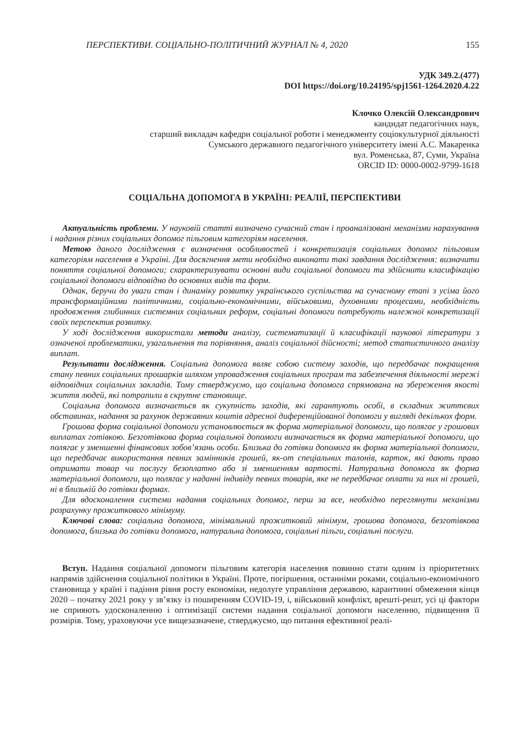ПЕРСПЕКТИВИ. СОЦІАЛЬНО-ПОЛІТИЧНИЙ ЖУРНАЛ № 4, 2020 155
УДК 349.2.(477)
DOI https://doi.org/10.24195/spj1561-1264.2020.4.22
Клочко Олексій Олександрович
кандидат педагогічних наук,
старший викладач кафедри соціальної роботи і менеджменту соціокультурної діяльності
Сумського державного педагогічного університету імені А.С. Макаренка
вул. Роменська, 87, Суми, Україна
ORCID ID: 0000-0002-9799-1618
СОЦІАЛЬНА ДОПОМОГА В УКРАЇНІ: РЕАЛІЇ, ПЕРСПЕКТИВИ
Актуальність проблеми. У науковій статті визначено сучасний стан і проаналізовані механізми нарахування і надання різних соціальних допомог пільговим категоріям населення.
Метою даного дослідження є визначення особливостей і конкретизація соціальних допомог пільговим категоріям населення в Україні. Для досягнення мети необхідно виконати такі завдання дослідження: визначити поняття соціальної допомоги; схарактеризувати основні види соціальної допомоги та здійснити класифікацію соціальної допомоги відповідно до основних видів та форм.
Однак, беручи до уваги стан і динаміку розвитку українського суспільства на сучасному етапі з усіма його трансформаційними політичними, соціально-економічними, військовими, духовними процесами, необхідність продовження глибинних системних соціальних реформ, соціальні допомоги потребують належної конкретизації своїх перспектив розвитку.
У ході дослідження використали методи аналізу, систематизації й класифікації наукової літератури з означеної проблематики, узагальнення та порівняння, аналіз соціальної дійсності; метод статистичного аналізу виплат.
Результати дослідження. Соціальна допомога являє собою систему заходів, що передбачає покращення стану певних соціальних прошарків шляхом упровадження соціальних програм та забезпечення діяльності мережі відповідних соціальних закладів. Тому стверджуємо, що соціальна допомога спрямована на збереження якості життя людей, які потрапили в скрутне становище.
Соціальна допомога визначається як сукупність заходів, які гарантують особі, в складних життєвих обставинах, надання за рахунок державних коштів адресної диференційованої допомоги у вигляді декількох форм.
Грошова форма соціальної допомоги установлюється як форма матеріальної допомоги, що полягає у грошових виплатах готівкою. Безготівкова форма соціальної допомоги визначається як форма матеріальної допомоги, що полягає у зменшенні фінансових зобов’язань особи. Близька до готівки допомога як форма матеріальної допомоги, що передбачає використання певних замінників грошей, як-от спеціальних талонів, карток, які дають право отримати товар чи послугу безоплатно або зі зменшенням вартості. Натуральна допомога як форма матеріальної допомоги, що полягає у наданні індивіду певних товарів, яке не передбачає оплати за них ні грошей, ні в близькій до готівки формах.
Для вдосконалення системи надання соціальних допомог, перш за все, необхідно переглянути механізми розрахунку прожиткового мінімуму.
Ключові слова: соціальна допомога, мінімальний прожитковий мінімум, грошова допомога, безготівкова допомога, близька до готівки допомога, натуральна допомога, соціальні пільги, соціальні послуги.
Вступ. Надання соціальної допомоги пільговим категорія населення повинно стати одним із пріоритетних напрямів здійснення соціальної політики в Україні. Проте, погіршення, останніми роками, соціально-економічного становища у країні і падіння рівня росту економіки, недолуге управління державою, карантинні обмеження кінця 2020 – початку 2021 року у зв’язку із поширенням COVID-19, і, військовий конфлікт, врешті-решт, усі ці фактори не сприяють удосконаленню і оптимізації системи надання соціальної допомоги населенню, підвищення її розмірів. Тому, ураховуючи усе вищезазначене, стверджуємо, що питання ефективної реалі-